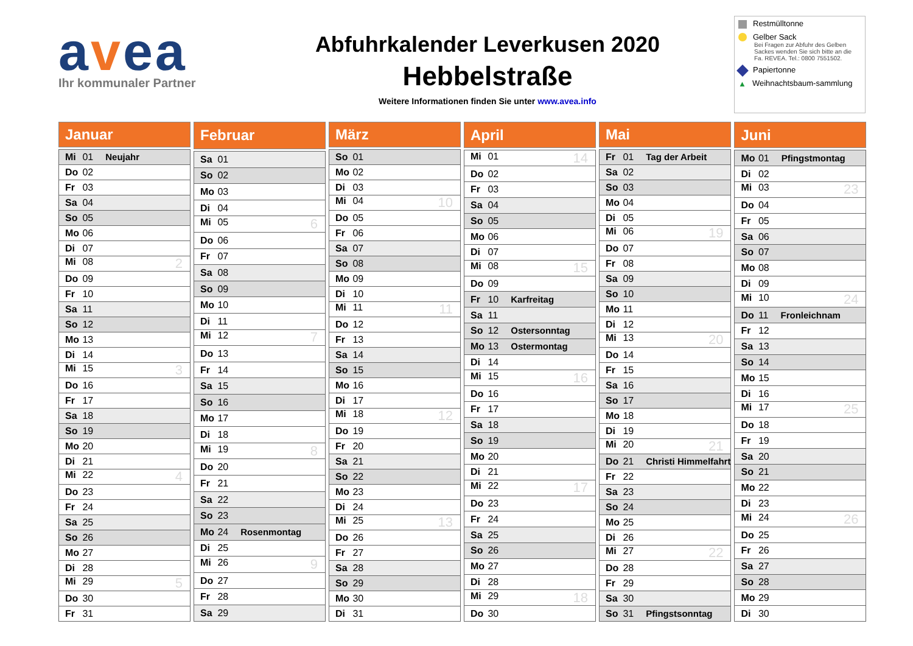avea
Ihr kommunaler Partner
Abfuhrkalender Leverkusen 2020
Hebbelstraße
Weitere Informationen finden Sie unter www.avea.info
Restmülltonne
Gelber Sack
Bei Fragen zur Abfuhr des Gelben Sackes wenden Sie sich bitte an die Fa. REVEA. Tel.: 0800 7551502.
Papiertonne
▲ Weihnachtsbaum-sammlung
| Januar |
| --- |
| Mi 01 Neujahr |
| Do 02 |
| Fr 03 |
| Sa 04 |
| So 05 |
| Mo 06 |
| Di 07 |
| Mi 08 2 |
| Do 09 |
| Fr 10 |
| Sa 11 |
| So 12 |
| Mo 13 |
| Di 14 |
| Mi 15 3 |
| Do 16 |
| Fr 17 |
| Sa 18 |
| So 19 |
| Mo 20 |
| Di 21 |
| Mi 22 4 |
| Do 23 |
| Fr 24 |
| Sa 25 |
| So 26 |
| Mo 27 |
| Di 28 |
| Mi 29 5 |
| Do 30 |
| Fr 31 |
| Februar |
| --- |
| Sa 01 |
| So 02 |
| Mo 03 |
| Di 04 |
| Mi 05 6 |
| Do 06 |
| Fr 07 |
| Sa 08 |
| So 09 |
| Mo 10 |
| Di 11 |
| Mi 12 7 |
| Do 13 |
| Fr 14 |
| Sa 15 |
| So 16 |
| Mo 17 |
| Di 18 |
| Mi 19 8 |
| Do 20 |
| Fr 21 |
| Sa 22 |
| So 23 |
| Mo 24 Rosenmontag |
| Di 25 |
| Mi 26 9 |
| Do 27 |
| Fr 28 |
| Sa 29 |
| März |
| --- |
| So 01 |
| Mo 02 |
| Di 03 |
| Mi 04 10 |
| Do 05 |
| Fr 06 |
| Sa 07 |
| So 08 |
| Mo 09 |
| Di 10 |
| Mi 11 11 |
| Do 12 |
| Fr 13 |
| Sa 14 |
| So 15 |
| Mo 16 |
| Di 17 |
| Mi 18 12 |
| Do 19 |
| Fr 20 |
| Sa 21 |
| So 22 |
| Mo 23 |
| Di 24 |
| Mi 25 13 |
| Do 26 |
| Fr 27 |
| Sa 28 |
| So 29 |
| Mo 30 |
| Di 31 |
| April |
| --- |
| Mi 01 14 |
| Do 02 |
| Fr 03 |
| Sa 04 |
| So 05 |
| Mo 06 |
| Di 07 |
| Mi 08 15 |
| Do 09 |
| Fr 10 Karfreitag |
| Sa 11 |
| So 12 Ostersonntag |
| Mo 13 Ostermontag |
| Di 14 |
| Mi 15 16 |
| Do 16 |
| Fr 17 |
| Sa 18 |
| So 19 |
| Mo 20 |
| Di 21 |
| Mi 22 17 |
| Do 23 |
| Fr 24 |
| Sa 25 |
| So 26 |
| Mo 27 |
| Di 28 |
| Mi 29 18 |
| Do 30 |
| Mai |
| --- |
| Fr 01 Tag der Arbeit |
| Sa 02 |
| So 03 |
| Mo 04 |
| Di 05 |
| Mi 06 19 |
| Do 07 |
| Fr 08 |
| Sa 09 |
| So 10 |
| Mo 11 |
| Di 12 |
| Mi 13 20 |
| Do 14 |
| Fr 15 |
| Sa 16 |
| So 17 |
| Mo 18 |
| Di 19 |
| Mi 20 21 |
| Do 21 Christi Himmelfahrt |
| Fr 22 |
| Sa 23 |
| So 24 |
| Mo 25 |
| Di 26 |
| Mi 27 22 |
| Do 28 |
| Fr 29 |
| Sa 30 |
| So 31 Pfingstsonntag |
| Juni |
| --- |
| Mo 01 Pfingstmontag |
| Di 02 |
| Mi 03 23 |
| Do 04 |
| Fr 05 |
| Sa 06 |
| So 07 |
| Mo 08 |
| Di 09 |
| Mi 10 24 |
| Do 11 Fronleichnam |
| Fr 12 |
| Sa 13 |
| So 14 |
| Mo 15 |
| Di 16 |
| Mi 17 25 |
| Do 18 |
| Fr 19 |
| Sa 20 |
| So 21 |
| Mo 22 |
| Di 23 |
| Mi 24 26 |
| Do 25 |
| Fr 26 |
| Sa 27 |
| So 28 |
| Mo 29 |
| Di 30 |